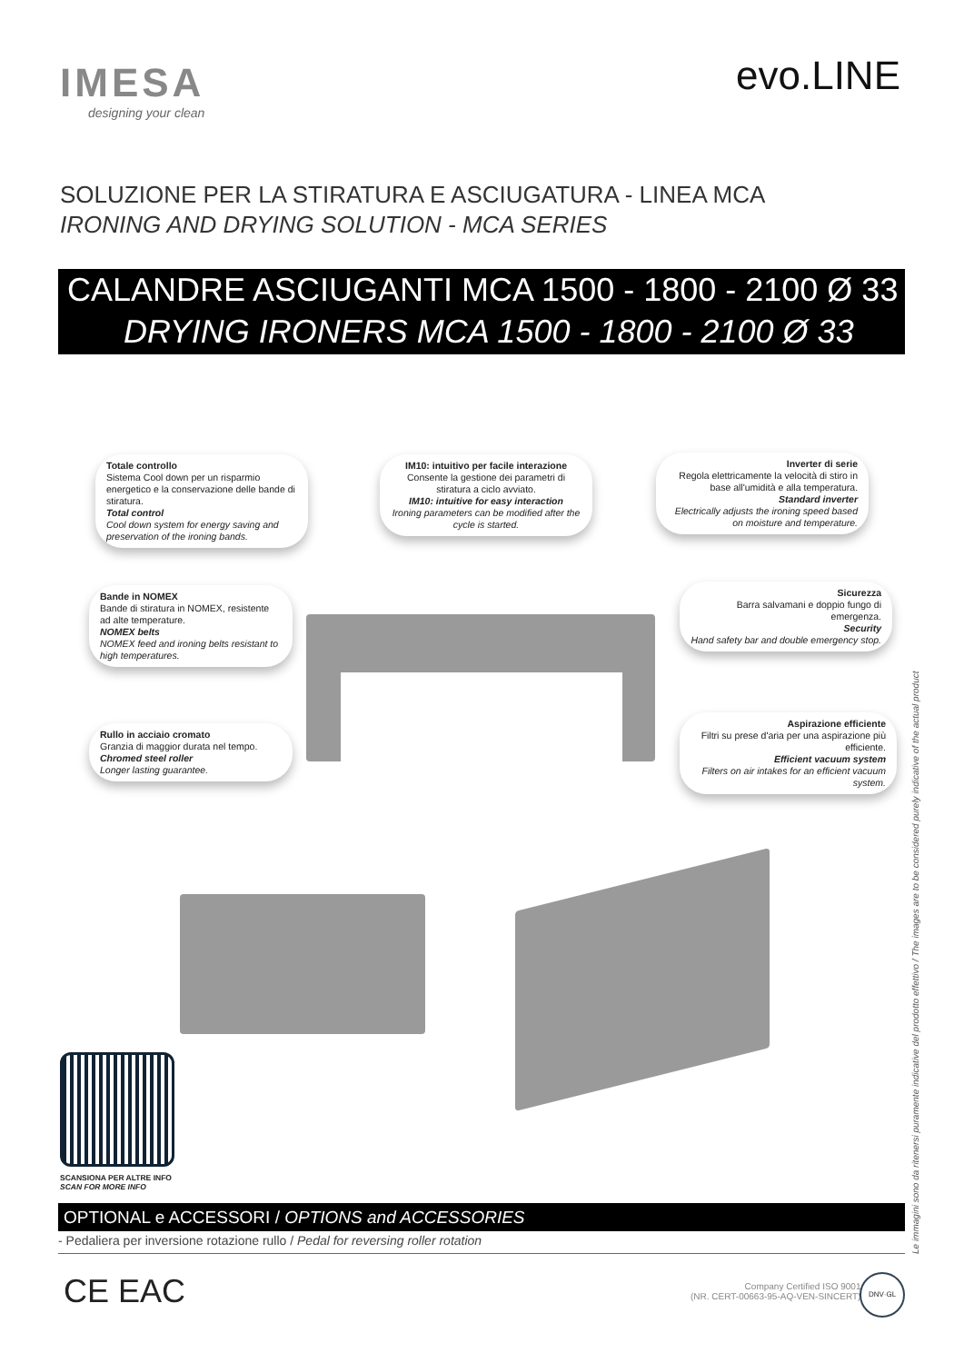IMESA
designing your clean
evo.LINE
SOLUZIONE PER LA STIRATURA E ASCIUGATURA - LINEA MCA
IRONING AND DRYING SOLUTION - MCA SERIES
CALANDRE ASCIUGANTI MCA 1500 - 1800 - 2100 Ø 33
DRYING IRONERS MCA 1500 - 1800 - 2100 Ø 33
Totale controllo
Sistema Cool down per un risparmio energetico e la conservazione delle bande di stiratura.
Total control
Cool down system for energy saving and preservation of the ironing bands.
IM10: intuitivo per facile interazione
Consente la gestione dei parametri di stiratura a ciclo avviato.
IM10: intuitive for easy interaction
Ironing parameters can be modified after the cycle is started.
Inverter di serie
Regola elettricamente la velocità di stiro in base all'umidità e alla temperatura.
Standard inverter
Electrically adjusts the ironing speed based on moisture and temperature.
Bande in NOMEX
Bande di stiratura in NOMEX, resistente ad alte temperature.
NOMEX belts
NOMEX feed and ironing belts resistant to high temperatures.
Sicurezza
Barra salvamani e doppio fungo di emergenza.
Security
Hand safety bar and double emergency stop.
Rullo in acciaio cromato
Granzia di maggior durata nel tempo.
Chromed steel roller
Longer lasting guarantee.
Aspirazione efficiente
Filtri su prese d'aria per una aspirazione più efficiente.
Efficient vacuum system
Filters on air intakes for an efficient vacuum system.
SCANSIONA PER ALTRE INFO
SCAN FOR MORE INFO
OPTIONAL e ACCESSORI / OPTIONS and ACCESSORIES
- Pedaliera per inversione rotazione rullo / Pedal for reversing roller rotation
CE EAC
Company Certified ISO 9001
(NR. CERT-00663-95-AQ-VEN-SINCERT)
DNV·GL
Le immagini sono da ritenersi puramente indicative del prodotto effettivo / The images are to be considered purely indicative of the actual product